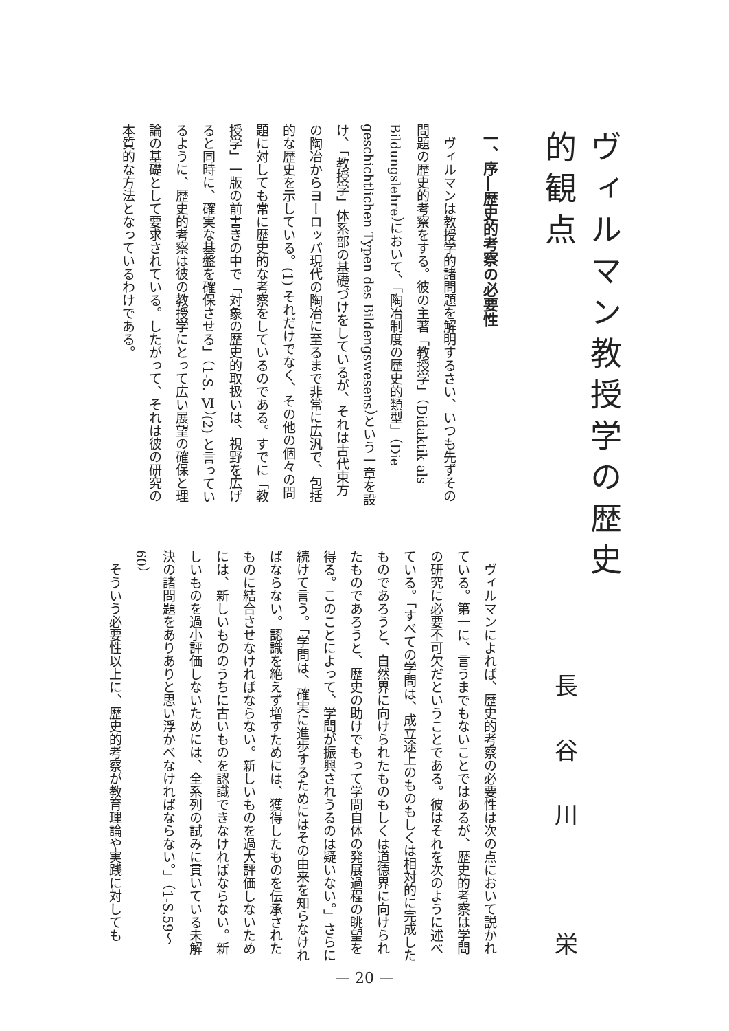ヴィルマン教授学の歴史的観点
長谷川　栄
一、序―歴史的考察の必要性
ヴィルマンは教授学的諸問題を解明するさい、いつも先ずその問題の歴史的考察をする。彼の主著「教授学」（Didaktik als Bildungslehre）において、「陶冶制度の歴史的類型」（Die geschichtlichen Typen des Bildengswesens）という一章を設け、「教授学」体系部の基礎づけをしているが、それは古代東方の陶冶からヨーロッパ現代の陶冶に至るまで非常に広汎で、包括的な歴史を示している。(1) それだけでなく、その他の個々の問題に対しても常に歴史的な考察をしているのである。すでに「教授学」一版の前書きの中で「対象の歴史的取扱いは、視野を広げると同時に、確実な基盤を確保させる」（1-S. Ⅵ）(2) と言っているように、歴史的考察は彼の教授学にとって広い展望の確保と理論の基礎として要求されている。したがって、それは彼の研究の本質的な方法となっているわけである。
ヴィルマンによれば、歴史的考察の必要性は次の点において説かれている。第一に、言うまでもないことではあるが、歴史的考察は学問の研究に必要不可欠だということである。彼はそれを次のように述べている。「すべての学問は、成立途上のものもしくは相対的に完成したものであろうと、自然界に向けられたものもしくは道徳界に向けられたものであろうと、歴史の助けでもって学問自体の発展過程の眺望を得る。このことによって、学問が振興されうるのは疑いない。」さらに続けて言う。「学問は、確実に進歩するためにはその由来を知らなければならない。認識を絶えず増すためには、獲得したものを伝承されたものに結合させなければならない。新しいものを過大評価しないためには、新しいもののうちに古いものを認識できなければならない。新しいものを過小評価しないためには、全系列の試みに貫いている未解決の諸問題をありありと思い浮かべなければならない。」（1-S.59〜60）
そういう必要性以上に、歴史的考察が教育理論や実践に対しても
— 20 —